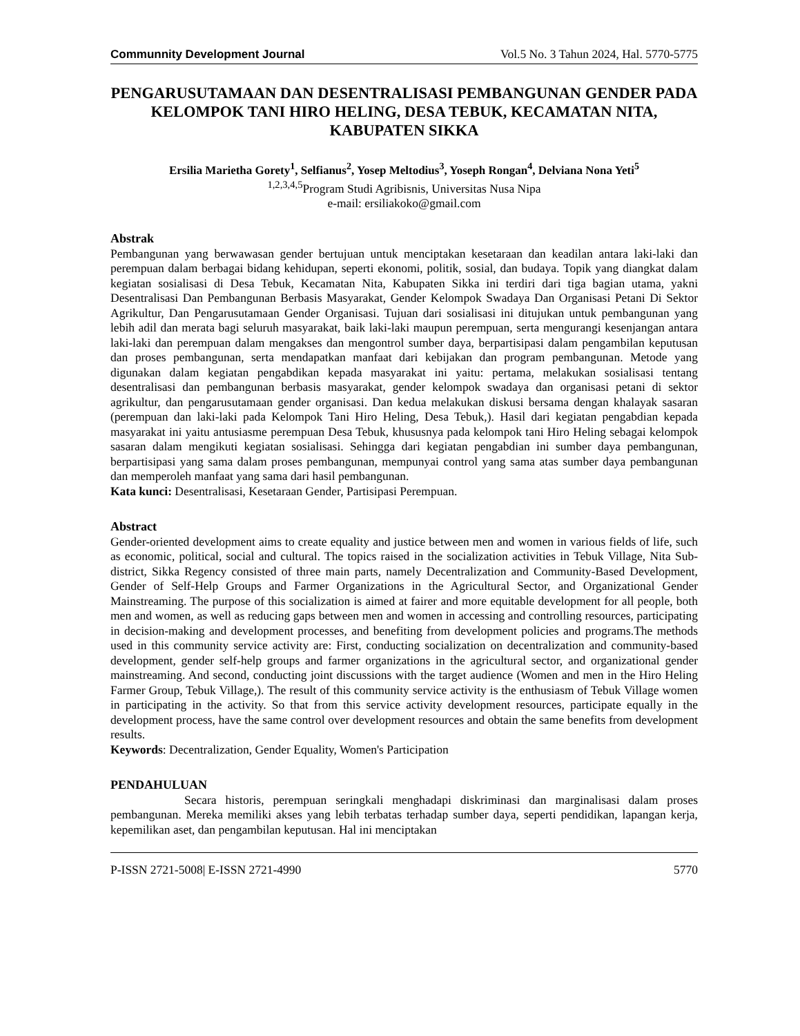Communnity Development Journal Vol.5 No. 3 Tahun 2024, Hal. 5770-5775
PENGARUSUTAMAAN DAN DESENTRALISASI PEMBANGUNAN GENDER PADA KELOMPOK TANI HIRO HELING, DESA TEBUK, KECAMATAN NITA, KABUPATEN SIKKA
Ersilia Marietha Gorety<sup>1</sup>, Selfianus<sup>2</sup>, Yosep Meltodius<sup>3</sup>, Yoseph Rongan<sup>4</sup>, Delviana Nona Yeti<sup>5</sup>
<sup>1,2,3,4,5</sup>Program Studi Agribisnis, Universitas Nusa Nipa
e-mail: ersiliakoko@gmail.com
Abstrak
Pembangunan yang berwawasan gender bertujuan untuk menciptakan kesetaraan dan keadilan antara laki-laki dan perempuan dalam berbagai bidang kehidupan, seperti ekonomi, politik, sosial, dan budaya. Topik yang diangkat dalam kegiatan sosialisasi di Desa Tebuk, Kecamatan Nita, Kabupaten Sikka ini terdiri dari tiga bagian utama, yakni Desentralisasi Dan Pembangunan Berbasis Masyarakat, Gender Kelompok Swadaya Dan Organisasi Petani Di Sektor Agrikultur, Dan Pengarusutamaan Gender Organisasi. Tujuan dari sosialisasi ini ditujukan untuk pembangunan yang lebih adil dan merata bagi seluruh masyarakat, baik laki-laki maupun perempuan, serta mengurangi kesenjangan antara laki-laki dan perempuan dalam mengakses dan mengontrol sumber daya, berpartisipasi dalam pengambilan keputusan dan proses pembangunan, serta mendapatkan manfaat dari kebijakan dan program pembangunan. Metode yang digunakan dalam kegiatan pengabdikan kepada masyarakat ini yaitu: pertama, melakukan sosialisasi tentang desentralisasi dan pembangunan berbasis masyarakat, gender kelompok swadaya dan organisasi petani di sektor agrikultur, dan pengarusutamaan gender organisasi. Dan kedua melakukan diskusi bersama dengan khalayak sasaran (perempuan dan laki-laki pada Kelompok Tani Hiro Heling, Desa Tebuk,). Hasil dari kegiatan pengabdian kepada masyarakat ini yaitu antusiasme perempuan Desa Tebuk, khususnya pada kelompok tani Hiro Heling sebagai kelompok sasaran dalam mengikuti kegiatan sosialisasi. Sehingga dari kegiatan pengabdian ini sumber daya pembangunan, berpartisipasi yang sama dalam proses pembangunan, mempunyai control yang sama atas sumber daya pembangunan dan memperoleh manfaat yang sama dari hasil pembangunan.
Kata kunci: Desentralisasi, Kesetaraan Gender, Partisipasi Perempuan.
Abstract
Gender-oriented development aims to create equality and justice between men and women in various fields of life, such as economic, political, social and cultural. The topics raised in the socialization activities in Tebuk Village, Nita Sub-district, Sikka Regency consisted of three main parts, namely Decentralization and Community-Based Development, Gender of Self-Help Groups and Farmer Organizations in the Agricultural Sector, and Organizational Gender Mainstreaming. The purpose of this socialization is aimed at fairer and more equitable development for all people, both men and women, as well as reducing gaps between men and women in accessing and controlling resources, participating in decision-making and development processes, and benefiting from development policies and programs.The methods used in this community service activity are: First, conducting socialization on decentralization and community-based development, gender self-help groups and farmer organizations in the agricultural sector, and organizational gender mainstreaming. And second, conducting joint discussions with the target audience (Women and men in the Hiro Heling Farmer Group, Tebuk Village,). The result of this community service activity is the enthusiasm of Tebuk Village women in participating in the activity. So that from this service activity development resources, participate equally in the development process, have the same control over development resources and obtain the same benefits from development results.
Keywords: Decentralization, Gender Equality, Women's Participation
PENDAHULUAN
Secara historis, perempuan seringkali menghadapi diskriminasi dan marginalisasi dalam proses pembangunan. Mereka memiliki akses yang lebih terbatas terhadap sumber daya, seperti pendidikan, lapangan kerja, kepemilikan aset, dan pengambilan keputusan. Hal ini menciptakan
P-ISSN 2721-5008| E-ISSN 2721-4990 5770